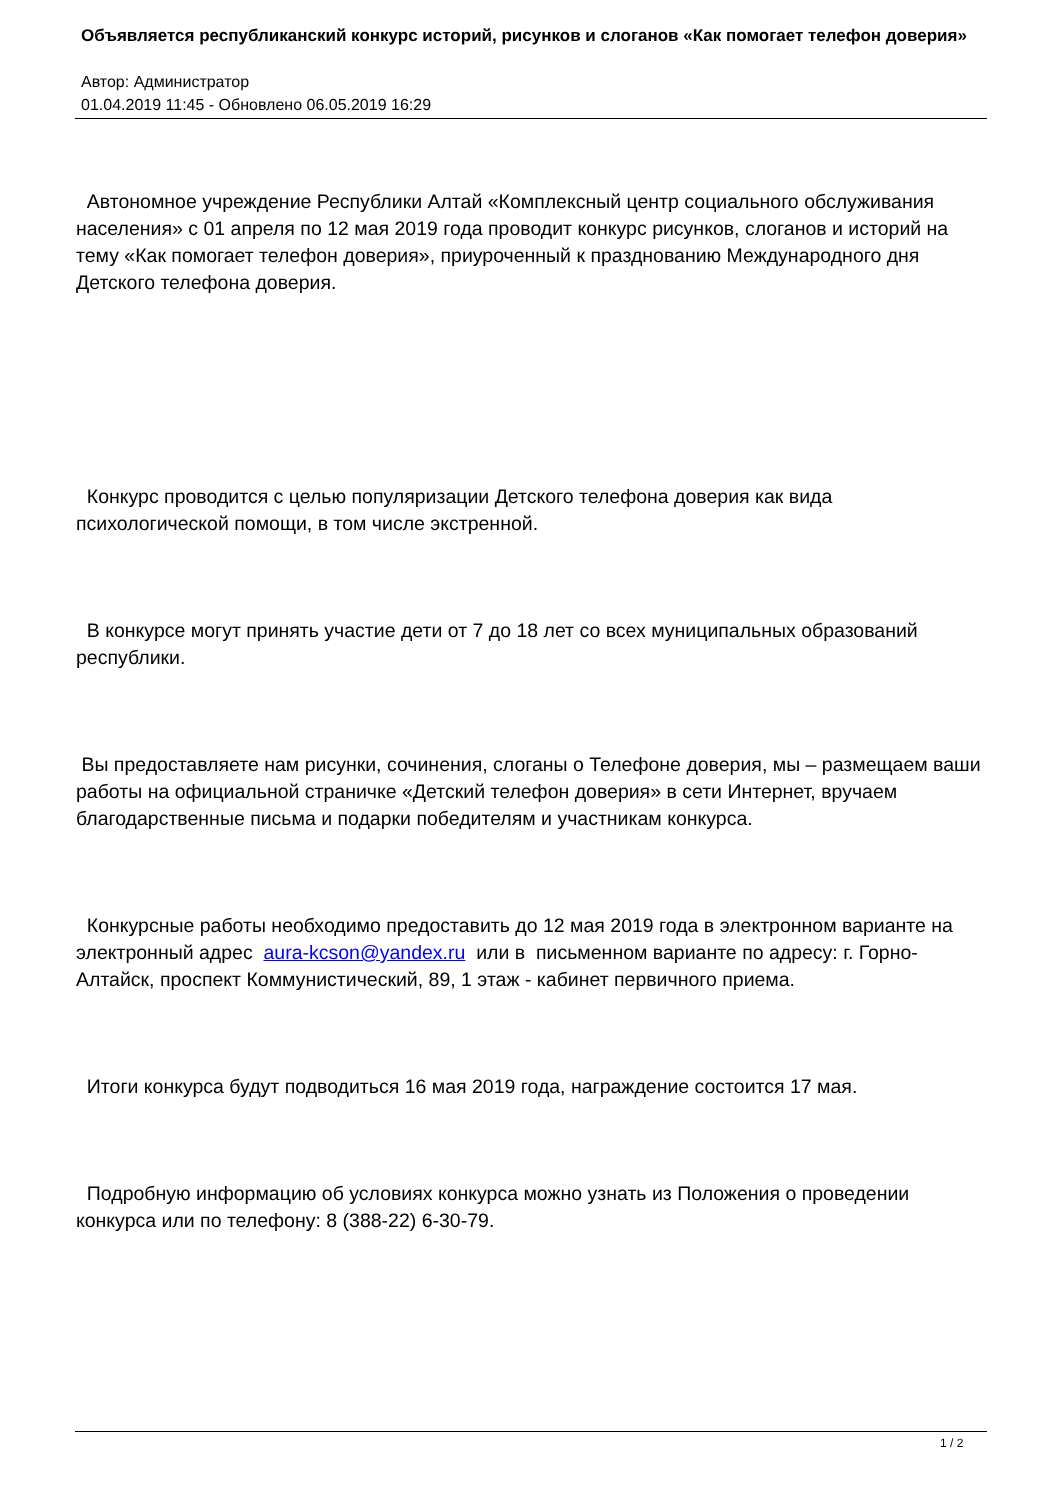Объявляется республиканский конкурс историй, рисунков и слоганов «Как помогает телефон доверия»
Автор: Администратор
01.04.2019 11:45 - Обновлено 06.05.2019 16:29
Автономное учреждение Республики Алтай «Комплексный центр социального обслуживания населения» с 01 апреля по 12 мая 2019 года проводит конкурс рисунков, слоганов и историй на тему «Как помогает телефон доверия», приуроченный к празднованию Международного дня Детского телефона доверия.
Конкурс проводится с целью популяризации Детского телефона доверия как вида психологической помощи, в том числе экстренной.
В конкурсе могут принять участие дети от 7 до 18 лет со всех муниципальных образований республики.
Вы предоставляете нам рисунки, сочинения, слоганы о Телефоне доверия, мы – размещаем ваши работы на официальной страничке «Детский телефон доверия» в сети Интернет, вручаем благодарственные письма и подарки победителям и участникам конкурса.
Конкурсные работы необходимо предоставить до 12 мая 2019 года в электронном варианте на электронный адрес aura-kcson@yandex.ru или в письменном варианте по адресу: г. Горно-Алтайск, проспект Коммунистический, 89, 1 этаж - кабинет первичного приема.
Итоги конкурса будут подводиться 16 мая 2019 года, награждение состоится 17 мая.
Подробную информацию об условиях конкурса можно узнать из Положения о проведении конкурса или по телефону: 8 (388-22) 6-30-79.
1 / 2